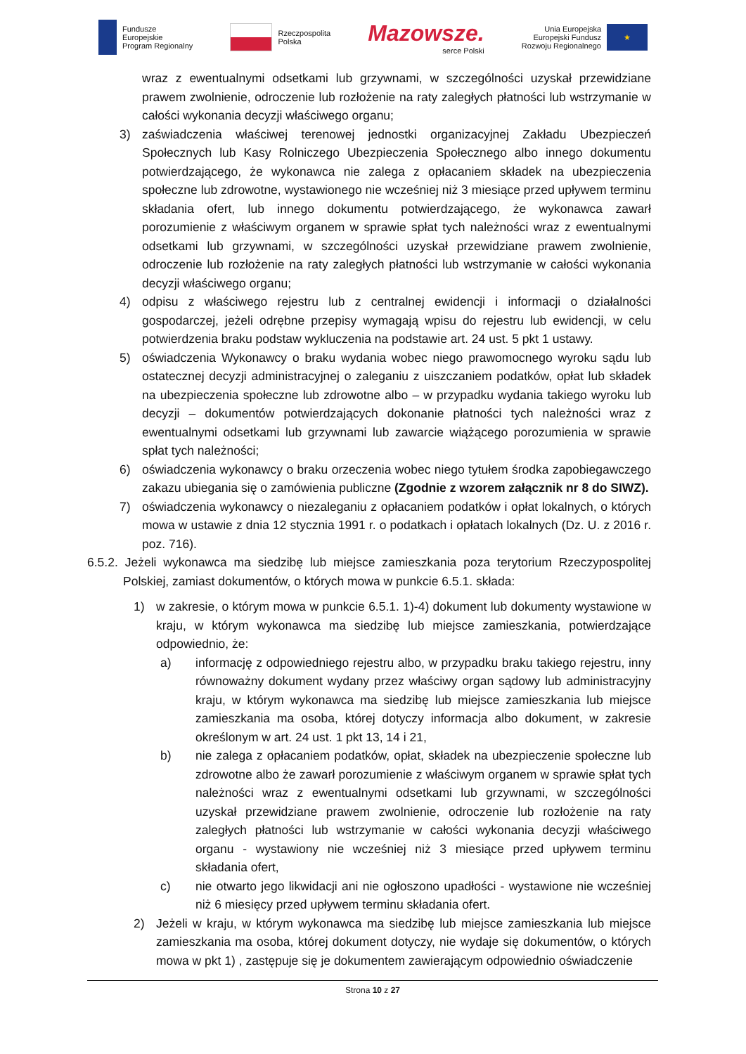Fundusze
Europejskie
Program Regionalny
Rzeczpospolita
Polska
Mazowsze.
serce Polski
Unia Europejska
Europejski Fundusz
Rozwoju Regionalnego
★
wraz z ewentualnymi odsetkami lub grzywnami, w szczególności uzyskał przewidziane prawem zwolnienie, odroczenie lub rozłożenie na raty zaległych płatności lub wstrzymanie w całości wykonania decyzji właściwego organu;
3) zaświadczenia właściwej terenowej jednostki organizacyjnej Zakładu Ubezpieczeń Społecznych lub Kasy Rolniczego Ubezpieczenia Społecznego albo innego dokumentu potwierdzającego, że wykonawca nie zalega z opłacaniem składek na ubezpieczenia społeczne lub zdrowotne, wystawionego nie wcześniej niż 3 miesiące przed upływem terminu składania ofert, lub innego dokumentu potwierdzającego, że wykonawca zawarł porozumienie z właściwym organem w sprawie spłat tych należności wraz z ewentualnymi odsetkami lub grzywnami, w szczególności uzyskał przewidziane prawem zwolnienie, odroczenie lub rozłożenie na raty zaległych płatności lub wstrzymanie w całości wykonania decyzji właściwego organu;
4) odpisu z właściwego rejestru lub z centralnej ewidencji i informacji o działalności gospodarczej, jeżeli odrębne przepisy wymagają wpisu do rejestru lub ewidencji, w celu potwierdzenia braku podstaw wykluczenia na podstawie art. 24 ust. 5 pkt 1 ustawy.
5) oświadczenia Wykonawcy o braku wydania wobec niego prawomocnego wyroku sądu lub ostatecznej decyzji administracyjnej o zaleganiu z uiszczaniem podatków, opłat lub składek na ubezpieczenia społeczne lub zdrowotne albo – w przypadku wydania takiego wyroku lub decyzji – dokumentów potwierdzających dokonanie płatności tych należności wraz z ewentualnymi odsetkami lub grzywnami lub zawarcie wiążącego porozumienia w sprawie spłat tych należności;
6) oświadczenia wykonawcy o braku orzeczenia wobec niego tytułem środka zapobiegawczego zakazu ubiegania się o zamówienia publiczne (Zgodnie z wzorem załącznik nr 8 do SIWZ).
7) oświadczenia wykonawcy o niezaleganiu z opłacaniem podatków i opłat lokalnych, o których mowa w ustawie z dnia 12 stycznia 1991 r. o podatkach i opłatach lokalnych (Dz. U. z 2016 r. poz. 716).
6.5.2. Jeżeli wykonawca ma siedzibę lub miejsce zamieszkania poza terytorium Rzeczypospolitej Polskiej, zamiast dokumentów, o których mowa w punkcie 6.5.1. składa:
1) w zakresie, o którym mowa w punkcie 6.5.1. 1)-4) dokument lub dokumenty wystawione w kraju, w którym wykonawca ma siedzibę lub miejsce zamieszkania, potwierdzające odpowiednio, że:
a) informację z odpowiedniego rejestru albo, w przypadku braku takiego rejestru, inny równoważny dokument wydany przez właściwy organ sądowy lub administracyjny kraju, w którym wykonawca ma siedzibę lub miejsce zamieszkania lub miejsce zamieszkania ma osoba, której dotyczy informacja albo dokument, w zakresie określonym w art. 24 ust. 1 pkt 13, 14 i 21,
b) nie zalega z opłacaniem podatków, opłat, składek na ubezpieczenie społeczne lub zdrowotne albo że zawarł porozumienie z właściwym organem w sprawie spłat tych należności wraz z ewentualnymi odsetkami lub grzywnami, w szczególności uzyskał przewidziane prawem zwolnienie, odroczenie lub rozłożenie na raty zaległych płatności lub wstrzymanie w całości wykonania decyzji właściwego organu - wystawiony nie wcześniej niż 3 miesiące przed upływem terminu składania ofert,
c) nie otwarto jego likwidacji ani nie ogłoszono upadłości - wystawione nie wcześniej niż 6 miesięcy przed upływem terminu składania ofert.
2) Jeżeli w kraju, w którym wykonawca ma siedzibę lub miejsce zamieszkania lub miejsce zamieszkania ma osoba, której dokument dotyczy, nie wydaje się dokumentów, o których mowa w pkt 1) , zastępuje się je dokumentem zawierającym odpowiednio oświadczenie
Strona 10 z 27